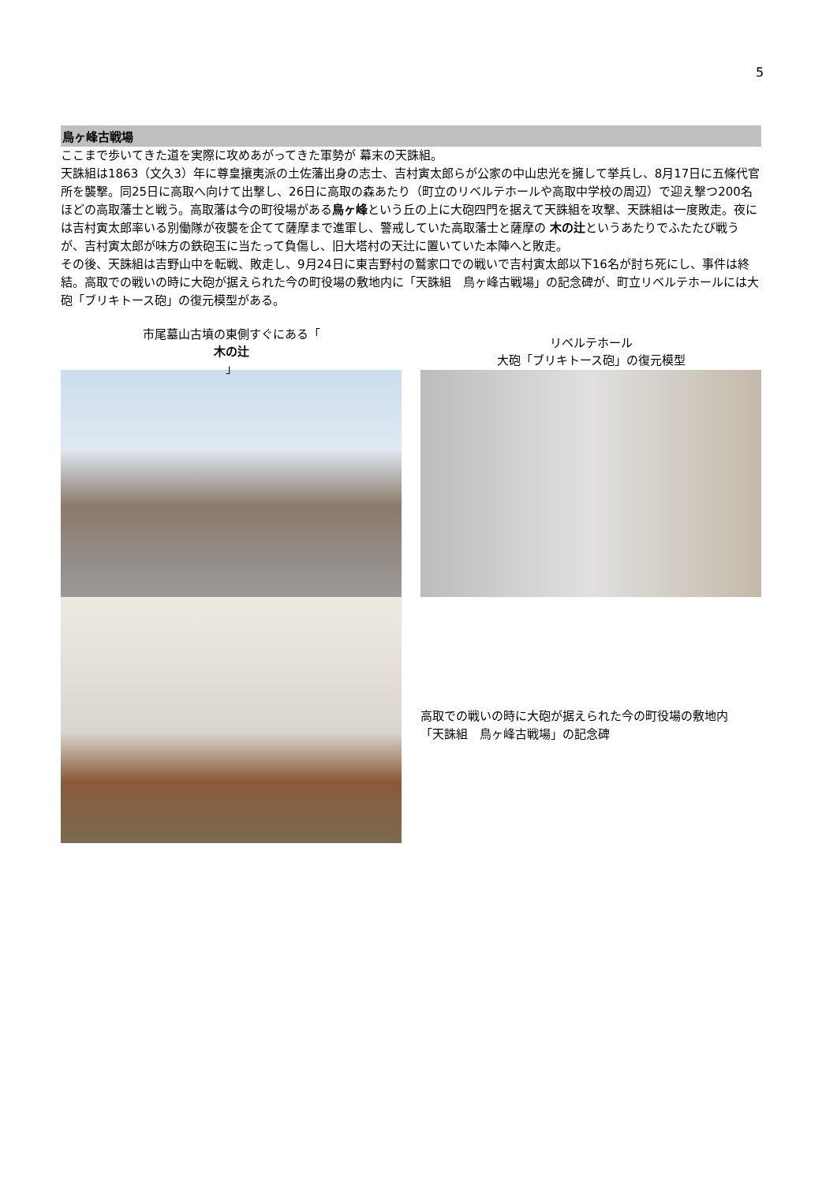5
鳥ヶ峰古戦場
ここまで歩いてきた道を実際に攻めあがってきた軍勢が 幕末の天誅組。
天誅組は1863（文久3）年に尊皇攘夷派の土佐藩出身の志士、吉村寅太郎らが公家の中山忠光を擁して挙兵し、8月17日に五條代官所を襲撃。同25日に高取へ向けて出撃し、26日に高取の森あたり（町立のリベルテホールや高取中学校の周辺）で迎え撃つ200名ほどの高取藩士と戦う。高取藩は今の町役場がある鳥ヶ峰という丘の上に大砲四門を据えて天誅組を攻撃、天誅組は一度敗走。夜には吉村寅太郎率いる別働隊が夜襲を企てて薩摩まで進軍し、警戒していた高取藩士と薩摩の 木の辻というあたりでふたたび戦うが、吉村寅太郎が味方の鉄砲玉に当たって負傷し、旧大塔村の天辻に置いていた本陣へと敗走。
その後、天誅組は吉野山中を転戦、敗走し、9月24日に東吉野村の鷲家口での戦いで吉村寅太郎以下16名が討ち死にし、事件は終結。高取での戦いの時に大砲が据えられた今の町役場の敷地内に「天誅組　鳥ヶ峰古戦場」の記念碑が、町立リベルテホールには大砲「ブリキトース砲」の復元模型がある。
市尾墓山古墳の東側すぐにある「
木の辻
」
リベルテホール
大砲「ブリキトース砲」の復元模型
高取での戦いの時に大砲が据えられた今の町役場の敷地内
「天誅組　鳥ヶ峰古戦場」の記念碑